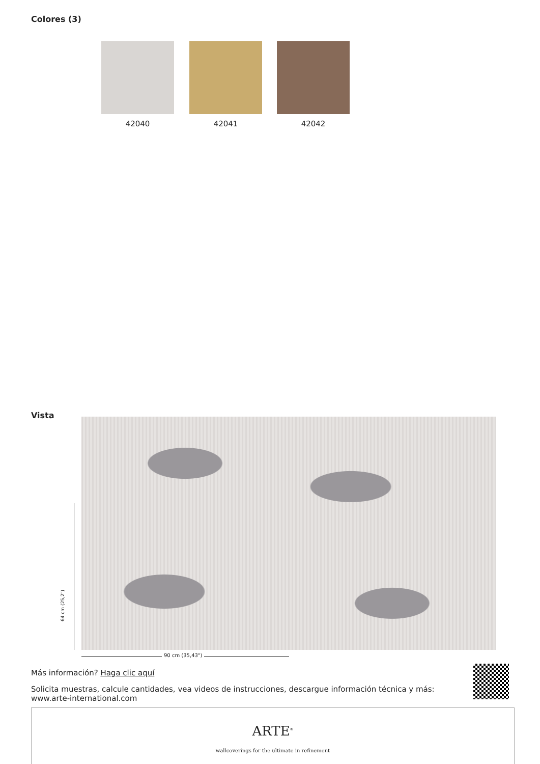Colores (3)
42040 42041 42042
Vista
64 cm (25,2")
90 cm (35,43")
Más información? Haga clic aquí
Solicita muestras, calcule cantidades, vea videos de instrucciones, descargue información técnica y más: www.arte-international.com
ARTE<sup>®</sup>
wallcoverings for the ultimate in refinement